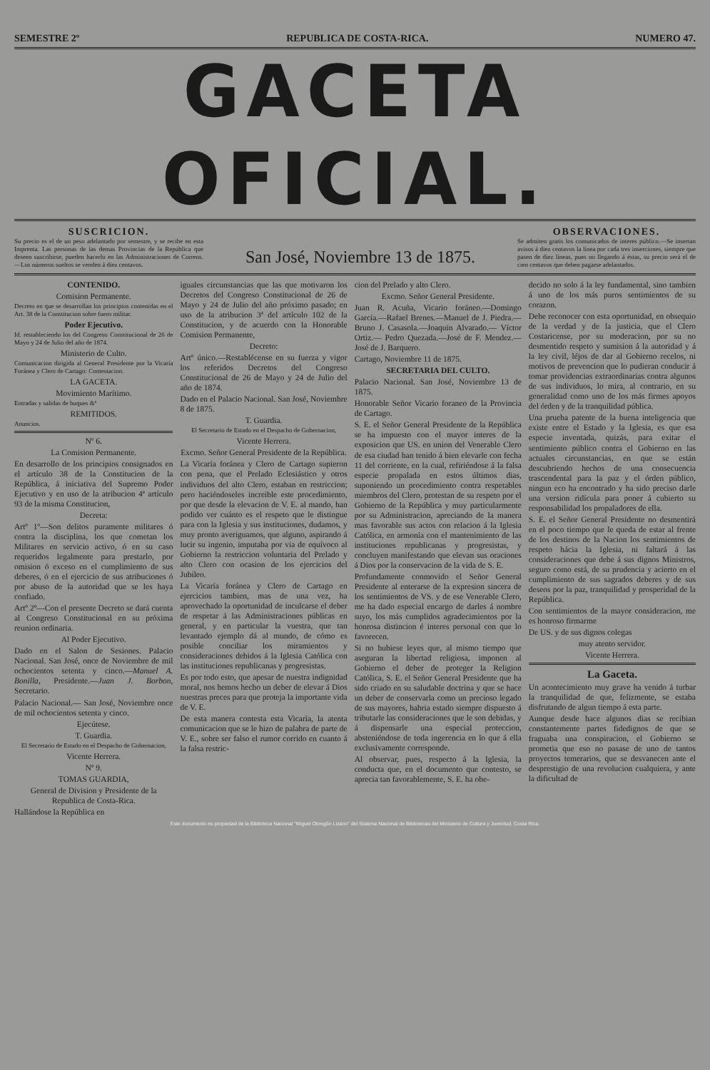SEMESTRE 2º REPUBLICA DE COSTA-RICA. NUMERO 47.
GACETA OFICIAL.
SUSCRICION.
Su precio es el de un peso adelantado por semestre, y se recibe en esta Imprenta. Las personas de las demas Provincias de la República que deseen suscribirse, pueden hacerlo en las Administraciones de Correos.—Los números sueltos se venden á diez centavos.
San José, Noviembre 13 de 1875.
OBSERVACIONES.
Se admiten gratis los comunicados de interes público.—Se insertan avisos á diez centavos la línea por cada tres inserciones, siempre que pasen de diez líneas, pues no llegando á éstas, su precio será el de cien centavos que deben pagarse adelantados.
CONTENIDO.
Comision Permanente.
Decreto en que se desarrollan los principios contenidas en el Art. 38 de la Constitucion sobre fuero militar.
Poder Ejecutivo.
Id. restableciendo los del Congreso Constitucional de 26 de Mayo y 24 de Julio del año de 1874.
Ministerio de Culto.
Comunicacion dirigida al General Presidente por la Vicaría Foránea y Clero de Cartago: Contestacion.
LA GACETA.
Movimiento Marítimo.
Entradas y salidas de buques &ª
REMITIDOS.
Anuncios.
Nº 6.
La Comision Permanente.
En desarrollo de los principios consignados en el artículo 38 de la Constitucion de la República, á iniciativa del Supremo Poder Ejecutivo y en uso de la atribucion 4ª artículo 93 de la misma Constitucion,
Decreta:
Artº 1º—Son delitos puramente militares ó contra la disciplina, los que cometan los Militares en servicio activo, ó en su caso requeridos legalmente para prestarlo, por omision ó exceso en el cumplimiento de sus deberes, ó en el ejercicio de sus atribuciones ó por abuso de la autoridad que se les haya confiado.
Artº 2º—Con el presente Decreto se dará cuenta al Congreso Constitucional en su próxima reunion ordinaria.
Al Poder Ejecutivo.
Dado en el Salon de Sesiones. Palacio Nacional. San José, once de Noviembre de mil ochocientos setenta y cinco.—Manuel A. Bonilla, Presidente.—Juan J. Borbon, Secretario.
Palacio Nacional.— San José, Noviembre once de mil ochocientos setenta y cinco.
Ejecútese.
T. Guardia.
El Secretario de Estado en el Despacho de Gobernacion,
Vicente Herrera.
Nº 9.
TOMAS GUARDIA,
General de Division y Presidente de la Republica de Costa-Rica.
Hallándose la República en
iguales circunstancias que las que motivaron los Decretos del Congreso Constitucional de 26 de Mayo y 24 de Julio del año próximo pasado; en uso de la atribucion 3ª del artículo 102 de la Constitucion, y de acuerdo con la Honorable Comision Permanente,
Decreto:
Artº único.—Restablécense en su fuerza y vigor los referidos Decretos del Congreso Constitucional de 26 de Mayo y 24 de Julio del año de 1874.
Dado en el Palacio Nacional. San José, Noviembre 8 de 1875.
T. Guardia.
El Secretario de Estado en el Despacho de Gobernacion,
Vicente Herrera.
Excmo. Señor General Presidente de la República.
La Vicaría foránea y Clero de Cartago supieron con pena, que el Prelado Eclesiástico y otros individuos del alto Clero, estaban en restriccion; pero haciéndoseles increible este procedimiento, por que desde la elevacion de V. E. al mando, han podido ver cuánto es el respeto que le distingue para con la Iglesia y sus instituciones, dudamos, y muy pronto averiguamos, que alguno, aspirando á lucir su ingenio, imputaba por via de equívoco al Gobierno la restriccion voluntaria del Prelado y alto Clero con ocasion de los ejercicios del Jubileo.
La Vicaría foránea y Clero de Cartago en ejercicios tambien, mas de una vez, ha aprovechado la oportunidad de inculcarse el deber de respetar á las Administraciones públicas en general, y en particular la vuestra, que tan levantado ejemplo dá al mundo, de cómo es posible conciliar los miramientos y consideraciones debidos á la Iglesia Católica con las instituciones republicanas y progresistas.
Es por todo esto, que apesar de nuestra indignidad moral, nos hemos hecho un deber de elevar á Dios nuestras preces para que proteja la importante vida de V. E.
De esta manera contesta esta Vicaría, la atenta comunicacion que se le hizo de palabra de parte de V. E., sobre ser falso el rumor corrido en cuanto á la falsa restric-
cion del Prelado y alto Clero.
Excmo. Señor General Presidente.
Juan R. Acuña, Vicario foráneo.—Domingo García.—Rafael Brenes.—Manuel de J. Piedra.—Bruno J. Casasola.—Joaquin Alvarado.— Víctor Ortiz.— Pedro Quezada.—José de F. Mendez.—José de J. Barquero.
Cartago, Noviembre 11 de 1875.
SECRETARIA DEL CULTO.
Palacio Nacional. San José, Noviembre 13 de 1875.
Honorable Señor Vicario foraneo de la Provincia de Cartago.
S. E. el Señor General Presidente de la República se ha impuesto con el mayor interes de la exposicion que US. en union del Venerable Clero de esa ciudad han tenido á bien elevarle con fecha 11 del corriente, en la cual, refiriéndose á la falsa especie propalada en estos últimos dias, suponiendo un procedimiento contra respetables miembros del Clero, protestan de su respeto por el Gobierno de la República y muy particularmente por su Administracion, apreciando de la manera mas favorable sus actos con relacion á la Iglesia Católica, en armonía con el mantenimiento de las instituciones republicanas y progresistas, y concluyen manifestando que elevan sus oraciones á Dios por la conservacion de la vida de S. E.
Profundamente conmovido el Señor General Presidente al enterarse de la expresion sincera de los sentimientos de VS. y de ese Venerable Clero, me ha dado especial encargo de darles á nombre suyo, los más cumplidos agradecimientos por la honrosa distincion é interes personal con que lo favorecen.
Si no hubiese leyes que, al mismo tiempo que aseguran la libertad religiosa, imponen al Gobierno el deber de proteger la Religion Católica, S. E. el Señor General Presidente que ha sido criado en su saludable doctrina y que se hace un deber de conservarla como un precioso legado de sus mayores, habria estado siempre dispuesto á tributarle las consideraciones que le son debidas, y á dispensarle una especial proteccion, absteniéndose de toda ingerencia en lo que á ella exclusivamente corresponde.
Al observar, pues, respecto á la Iglesia, la conducta que, en el documento que contesto, se aprecia tan favorablemente, S. E. ha obe-
decido no solo á la ley fundamental, sino tambien á uno de los más puros sentimientos de su corazon.
Debe reconocer con esta oportunidad, en obsequio de la verdad y de la justicia, que el Clero Costaricense, por su moderacion, por su no desmentido respeto y sumision á la autoridad y á la ley civil, léjos de dar al Gobierno recelos, ni motivos de prevencion que lo pudieran conducir á tomar providencias extraordinarias contra algunos de sus individuos, lo mira, al contrario, en su generalidad como uno de los más firmes apoyos del órden y de la tranquilidad pública.
Una prueba patente de la buena inteligencia que existe entre el Estado y la Iglesia, es que esa especie inventada, quizás, para exitar el sentimiento público contra el Gobierno en las actuales circunstancias, en que se están descubriendo hechos de una consecuencia trascendental para la paz y el órden público, ningun eco ha encontrado y ha sido preciso darle una version ridícula para poner á cubierto su responsabilidad los propaladores de ella.
S. E. el Señor General Presidente no desmentirá en el poco tiempo que le queda de estar al frente de los destinos de la Nacion los sentimientos de respeto hácia la Iglesia, ni faltará á las consideraciones que debe á sus dignos Ministros, seguro como está, de su prudencia y acierto en el cumplimiento de sus sagrados deberes y de sus deseos por la paz, tranquilidad y prosperidad de la República.
Con sentimientos de la mayor consideracion, me es honroso firmarme
De US. y de sus dignos colegas
muy atento servidor.
Vicente Herrera.
La Gaceta.
Un acontecimiento muy grave ha venido á turbar la tranquilidad de que, felizmente, se estaba disfrutando de algun tiempo á esta parte.
Aunque desde hace algunos dias se recibian constantemente partes fidedignos de que se fraguaba una conspiracion, el Gobierno se prometia que eso no pasase de uno de tantos proyectos temerarios, que se desvanecen ante el desprestigio de una revolucion cualquiera, y ante la dificultad de
Este documento es propiedad de la Biblioteca Nacional "Miguel Obregón Lizano" del Sistema Nacional de Bibliotecas del Ministerio de Cultura y Juventud, Costa Rica.